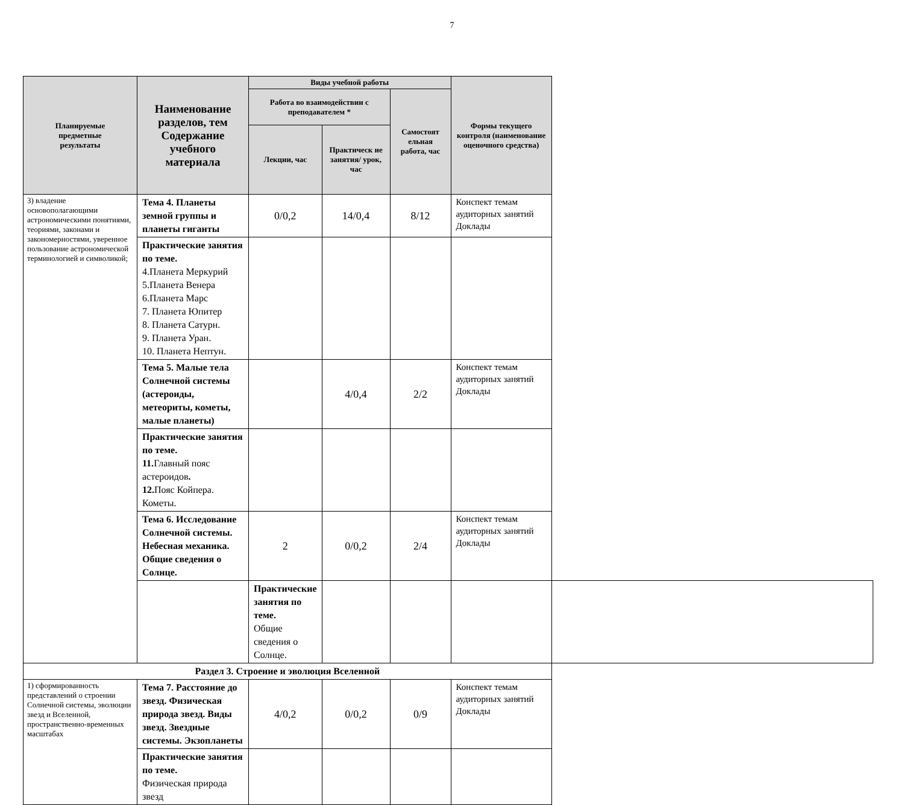7
| Планируемые предметные результаты | Наименование разделов, тем Содержание учебного материала | Виды учебной работы | | | Формы текущего контроля (наименование оценочного средства) | |
| --- | --- | --- | --- | --- | --- | --- |
| | | Работа во взаимодействии с преподавателем * | | Самостоят ельная работа, час | | |
| | | Лекции, час | Практическ ие занятия/ урок, час | | | |
| 3) владение основополагающими астрономическими понятиями, теориями, законами и закономерностями, уверенное пользование астрономической терминологией и символикой; | Тема 4. Планеты земной группы и планеты гиганты | 0/0,2 | 14/0,4 | 8/12 | Конспект темам аудиторных занятий Доклады | |
| | Практические занятия по теме. 4.Планета Меркурий 5.Планета Венера 6.Планета Марс 7. Планета Юпитер 8. Планета Сатурн. 9. Планета Уран. 10. Планета Нептун. | | | | | |
| | Тема 5. Малые тела Солнечной системы (астероиды, метеориты, кометы, малые планеты) | | 4/0,4 | 2/2 | Конспект темам аудиторных занятий Доклады | |
| | Практические занятия по теме. 11. Главный пояс астероидов . 12. Пояс Койпера. Кометы. | | | | | |
| | Тема 6. Исследование Солнечной системы. Небесная механика. Общие сведения о Солнце. | 2 | 0/0,2 | 2/4 | Конспект темам аудиторных занятий Доклады | |
| | | Практические занятия по теме. Общие сведения о Солнце. | | | | |
| Раздел 3. Строение и эволюция Вселенной | | | | | | |
| 1) сформированность представлений о строении Солнечной системы, эволюции звезд и Вселенной, пространственно-временных масштабах | Тема 7. Расстояние до звезд. Физическая природа звезд. Виды звезд. Звездные системы. Экзопланеты | 4/0,2 | 0/0,2 | 0/9 | Конспект темам аудиторных занятий Доклады | |
| | Практические занятия по теме. Физическая природа звезд | | | | | |